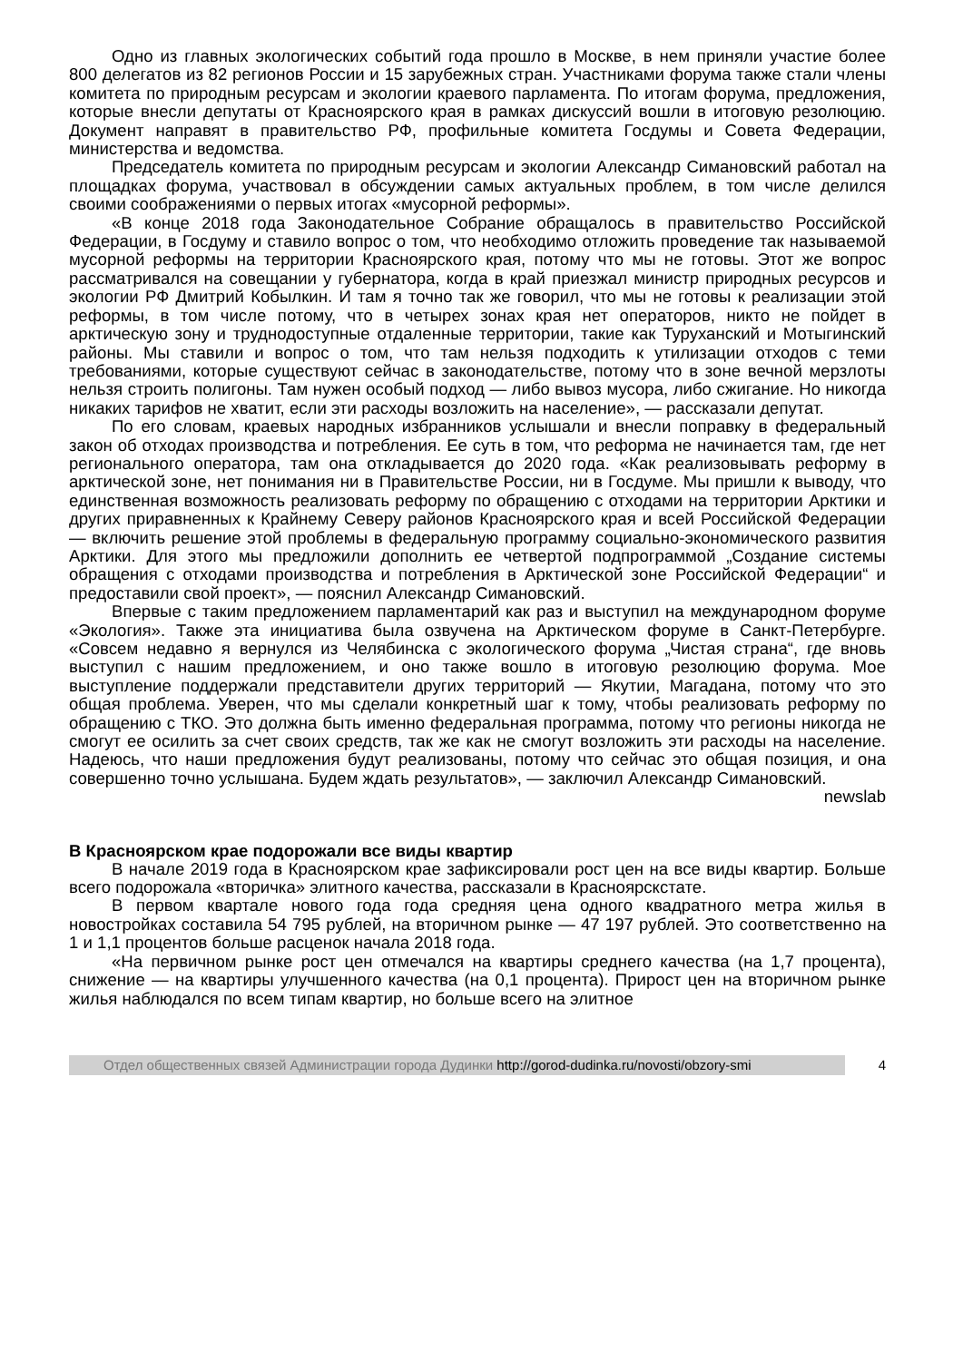Одно из главных экологических событий года прошло в Москве, в нем приняли участие более 800 делегатов из 82 регионов России и 15 зарубежных стран. Участниками форума также стали члены комитета по природным ресурсам и экологии краевого парламента. По итогам форума, предложения, которые внесли депутаты от Красноярского края в рамках дискуссий вошли в итоговую резолюцию. Документ направят в правительство РФ, профильные комитета Госдумы и Совета Федерации, министерства и ведомства.
Председатель комитета по природным ресурсам и экологии Александр Симановский работал на площадках форума, участвовал в обсуждении самых актуальных проблем, в том числе делился своими соображениями о первых итогах «мусорной реформы».
«В конце 2018 года Законодательное Собрание обращалось в правительство Российской Федерации, в Госдуму и ставило вопрос о том, что необходимо отложить проведение так называемой мусорной реформы на территории Красноярского края, потому что мы не готовы. Этот же вопрос рассматривался на совещании у губернатора, когда в край приезжал министр природных ресурсов и экологии РФ Дмитрий Кобылкин. И там я точно так же говорил, что мы не готовы к реализации этой реформы, в том числе потому, что в четырех зонах края нет операторов, никто не пойдет в арктическую зону и труднодоступные отдаленные территории, такие как Туруханский и Мотыгинский районы. Мы ставили и вопрос о том, что там нельзя подходить к утилизации отходов с теми требованиями, которые существуют сейчас в законодательстве, потому что в зоне вечной мерзлоты нельзя строить полигоны. Там нужен особый подход — либо вывоз мусора, либо сжигание. Но никогда никаких тарифов не хватит, если эти расходы возложить на население», — рассказали депутат.
По его словам, краевых народных избранников услышали и внесли поправку в федеральный закон об отходах производства и потребления. Ее суть в том, что реформа не начинается там, где нет регионального оператора, там она откладывается до 2020 года. «Как реализовывать реформу в арктической зоне, нет понимания ни в Правительстве России, ни в Госдуме. Мы пришли к выводу, что единственная возможность реализовать реформу по обращению с отходами на территории Арктики и других приравненных к Крайнему Северу районов Красноярского края и всей Российской Федерации — включить решение этой проблемы в федеральную программу социально-экономического развития Арктики. Для этого мы предложили дополнить ее четвертой подпрограммой „Создание системы обращения с отходами производства и потребления в Арктической зоне Российской Федерации“ и предоставили свой проект», — пояснил Александр Симановский.
Впервые с таким предложением парламентарий как раз и выступил на международном форуме «Экология». Также эта инициатива была озвучена на Арктическом форуме в Санкт-Петербурге. «Совсем недавно я вернулся из Челябинска с экологического форума „Чистая страна“, где вновь выступил с нашим предложением, и оно также вошло в итоговую резолюцию форума. Мое выступление поддержали представители других территорий — Якутии, Магадана, потому что это общая проблема. Уверен, что мы сделали конкретный шаг к тому, чтобы реализовать реформу по обращению с ТКО. Это должна быть именно федеральная программа, потому что регионы никогда не смогут ее осилить за счет своих средств, так же как не смогут возложить эти расходы на население. Надеюсь, что наши предложения будут реализованы, потому что сейчас это общая позиция, и она совершенно точно услышана. Будем ждать результатов», — заключил Александр Симановский.
newslab
В Красноярском крае подорожали все виды квартир
В начале 2019 года в Красноярском крае зафиксировали рост цен на все виды квартир. Больше всего подорожала «вторичка» элитного качества, рассказали в Красноярскстате.
В первом квартале нового года года средняя цена одного квадратного метра жилья в новостройках составила 54 795 рублей, на вторичном рынке — 47 197 рублей. Это соответственно на 1 и 1,1 процентов больше расценок начала 2018 года.
«На первичном рынке рост цен отмечался на квартиры среднего качества (на 1,7 процента), снижение — на квартиры улучшенного качества (на 0,1 процента). Прирост цен на вторичном рынке жилья наблюдался по всем типам квартир, но больше всего на элитное
Отдел общественных связей Администрации города Дудинки http://gorod-dudinka.ru/novosti/obzory-smi
4